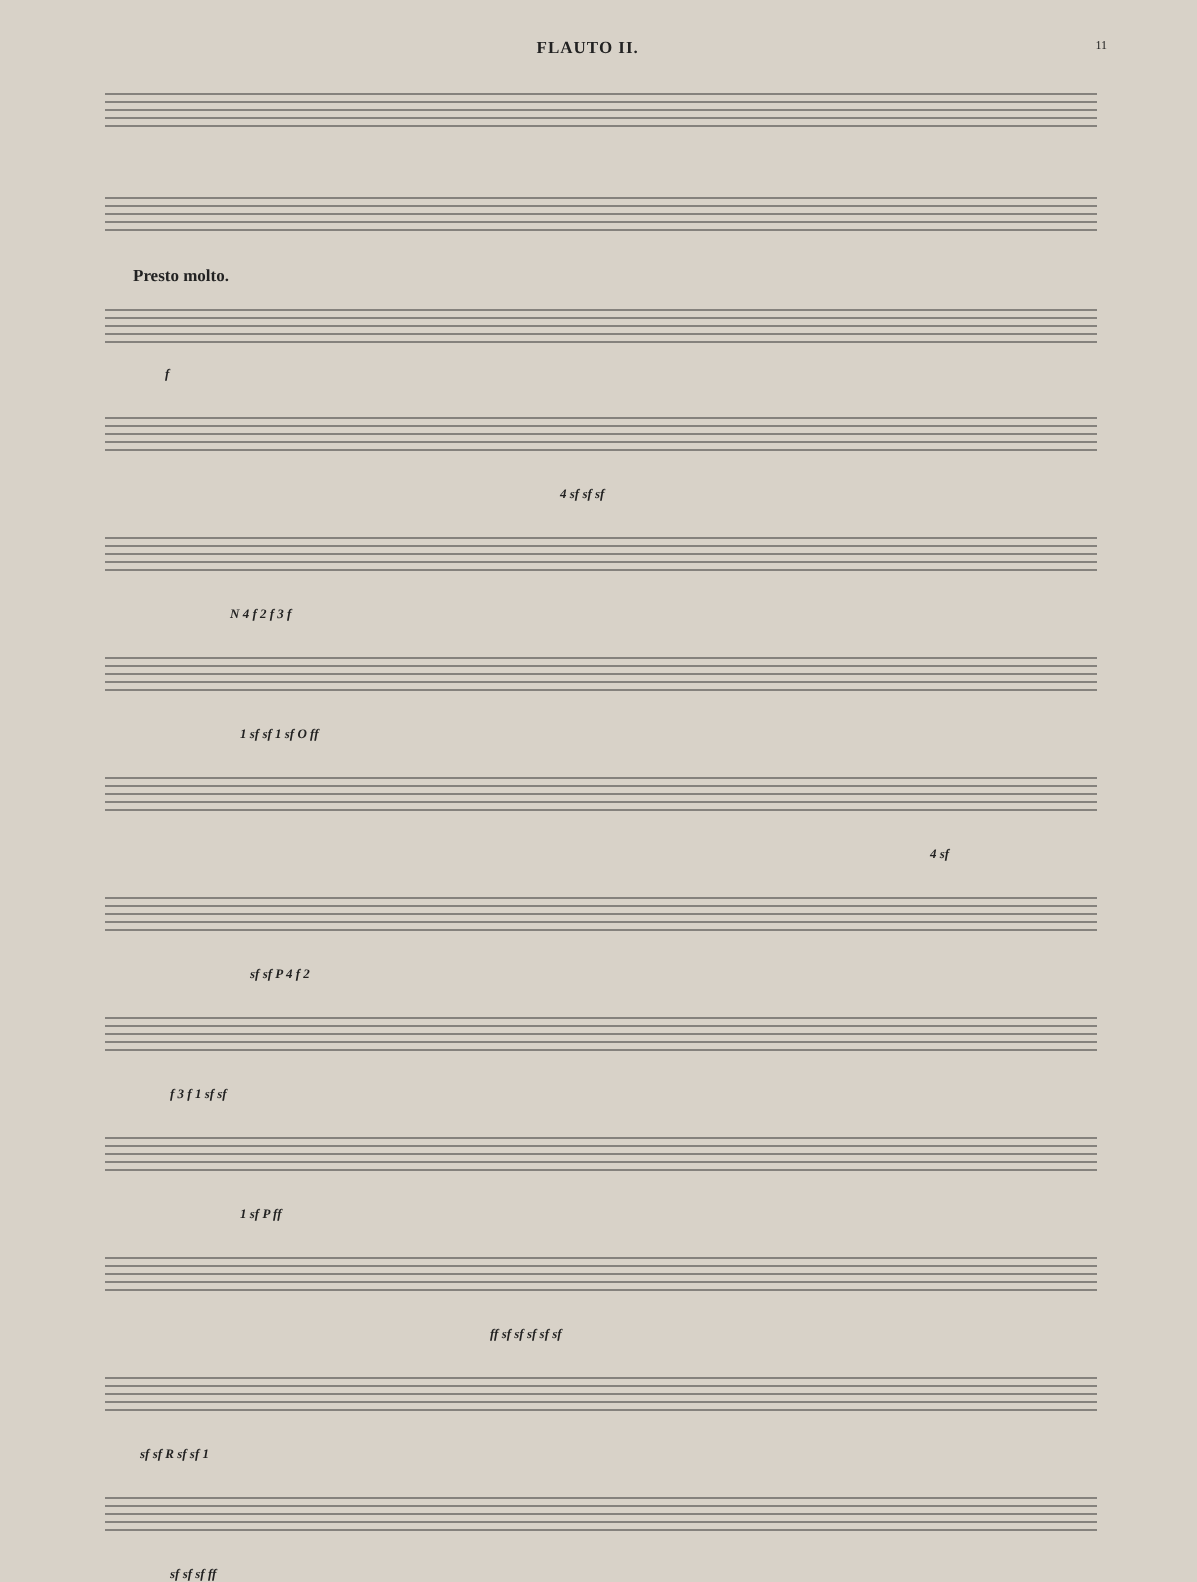FLAUTO II.
11
Presto molto.
f
4 sf sf sf
N 4 f 2 f 3 f
1 sf sf 1 sf O ff
4 sf
sf sf P 4 f 2
f 3 f 1 sf sf
1 sf P ff
ff sf sf sf sf sf
sf sf R sf sf 1
sf sf sf ff